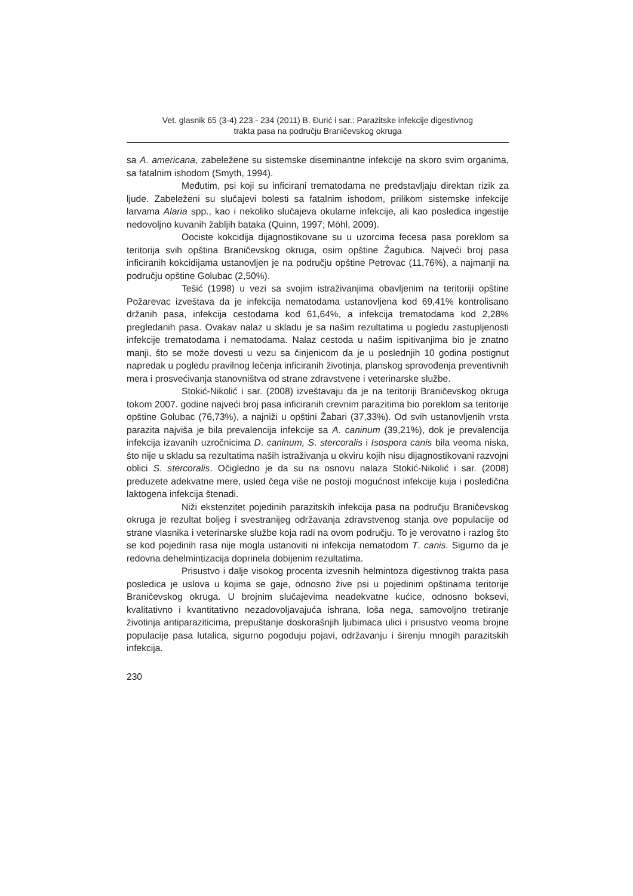Vet. glasnik 65 (3-4) 223 - 234 (2011) B. Đurić i sar.: Parazitske infekcije digestivnog
trakta pasa na području Braničevskog okruga
sa A. americana, zabeležene su sistemske diseminantne infekcije na skoro svim organima, sa fatalnim ishodom (Smyth, 1994).
Međutim, psi koji su inficirani trematodama ne predstavljaju direktan rizik za ljude. Zabeleženi su slučajevi bolesti sa fatalnim ishodom, prilikom sistemske infekcije larvama Alaria spp., kao i nekoliko slučajeva okularne infekcije, ali kao posledica ingestije nedovoljno kuvanih žabljih bataka (Quinn, 1997; Möhl, 2009).
Oociste kokcidija dijagnostikovane su u uzorcima fecesa pasa poreklom sa teritorija svih opština Braničevskog okruga, osim opštine Žagubica. Najveći broj pasa inficiranih kokcidijama ustanovljen je na području opštine Petrovac (11,76%), a najmanji na području opštine Golubac (2,50%).
Tešić (1998) u vezi sa svojim istraživanjima obavljenim na teritoriji opštine Požarevac izveštava da je infekcija nematodama ustanovljena kod 69,41% kontrolisano držanih pasa, infekcija cestodama kod 61,64%, a infekcija trematodama kod 2,28% pregledanih pasa. Ovakav nalaz u skladu je sa našim rezultatima u pogledu zastupljenosti infekcije trematodama i nematodama. Nalaz cestoda u našim ispitivanjima bio je znatno manji, što se može dovesti u vezu sa činjenicom da je u poslednjih 10 godina postignut napredak u pogledu pravilnog lečenja inficiranih životinja, planskog sprovođenja preventivnih mera i prosvećivanja stanovništva od strane zdravstvene i veterinarske službe.
Stokić-Nikolić i sar. (2008) izveštavaju da je na teritoriji Braničevskog okruga tokom 2007. godine najveći broj pasa inficiranih crevnim parazitima bio poreklom sa teritorije opštine Golubac (76,73%), a najniži u opštini Žabari (37,33%). Od svih ustanovljenih vrsta parazita najviša je bila prevalencija infekcije sa A. caninum (39,21%), dok je prevalencija infekcija izavanih uzročnicima D. caninum, S. stercoralis i Isospora canis bila veoma niska, što nije u skladu sa rezultatima naših istraživanja u okviru kojih nisu dijagnostikovani razvojni oblici S. stercoralis. Očigledno je da su na osnovu nalaza Stokić-Nikolić i sar. (2008) preduzete adekvatne mere, usled čega više ne postoji mogućnost infekcije kuja i posledična laktogena infekcija štenadi.
Niži ekstenzitet pojedinih parazitskih infekcija pasa na području Braničevskog okruga je rezultat boljeg i svestranijeg održavanja zdravstvenog stanja ove populacije od strane vlasnika i veterinarske službe koja radi na ovom području. To je verovatno i razlog što se kod pojedinih rasa nije mogla ustanoviti ni infekcija nematodom T. canis. Sigurno da je redovna dehelmintizacija doprinela dobijenim rezultatima.
Prisustvo i dalje visokog procenta izvesnih helmintoza digestivnog trakta pasa posledica je uslova u kojima se gaje, odnosno žive psi u pojedinim opštinama teritorije Braničevskog okruga. U brojnim slučajevima neadekvatne kućice, odnosno boksevi, kvalitativno i kvantitativno nezadovoljavajuća ishrana, loša nega, samovoljno tretiranje životinja antiparaziticima, prepuštanje doskorašnjih ljubimaca ulici i prisustvo veoma brojne populacije pasa lutalica, sigurno pogoduju pojavi, održavanju i širenju mnogih parazitskih infekcija.
230